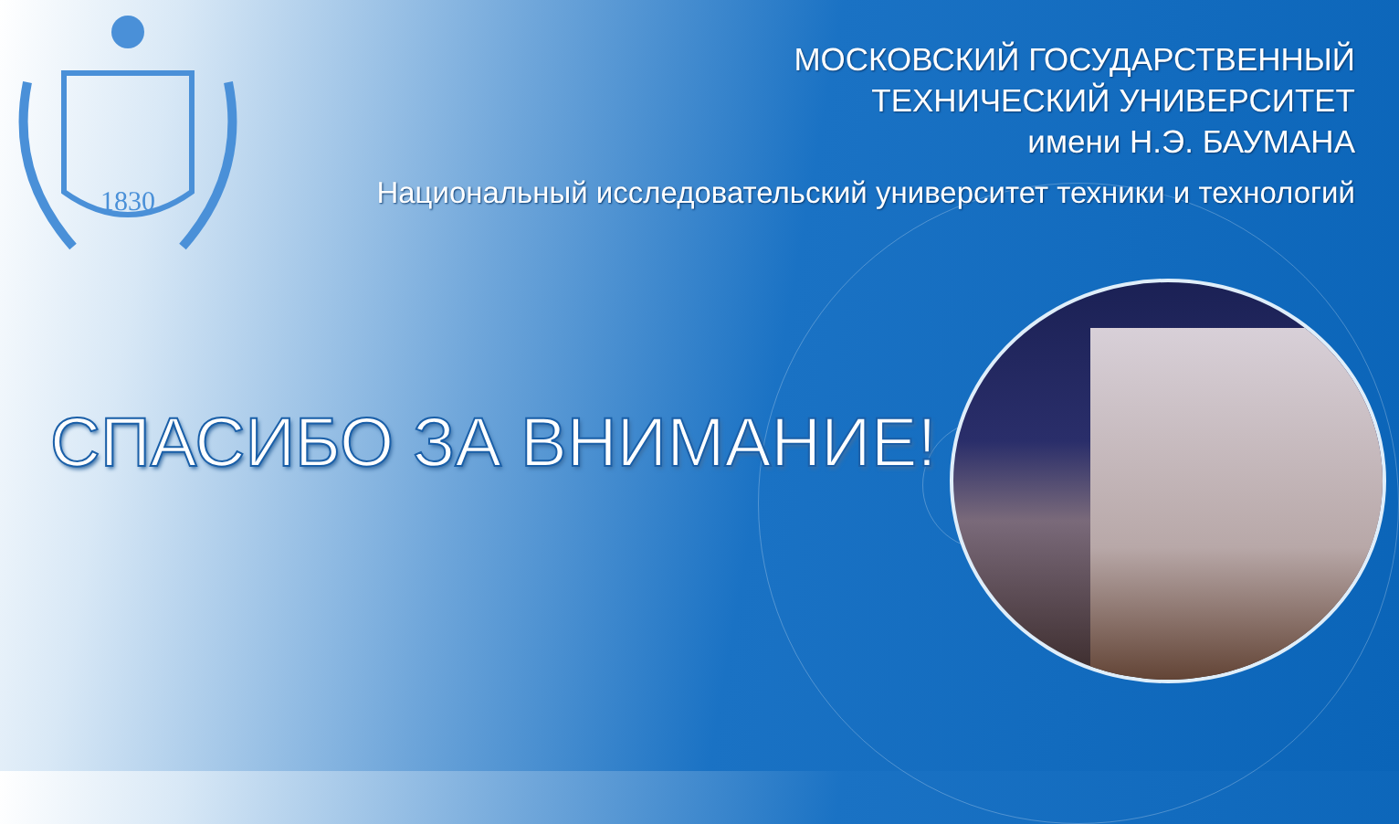1830
МОСКОВСКИЙ ГОСУДАРСТВЕННЫЙ
ТЕХНИЧЕСКИЙ УНИВЕРСИТЕТ
имени Н.Э. БАУМАНА
Национальный исследовательский университет техники и технологий
СПАСИБО ЗА ВНИМАНИЕ!